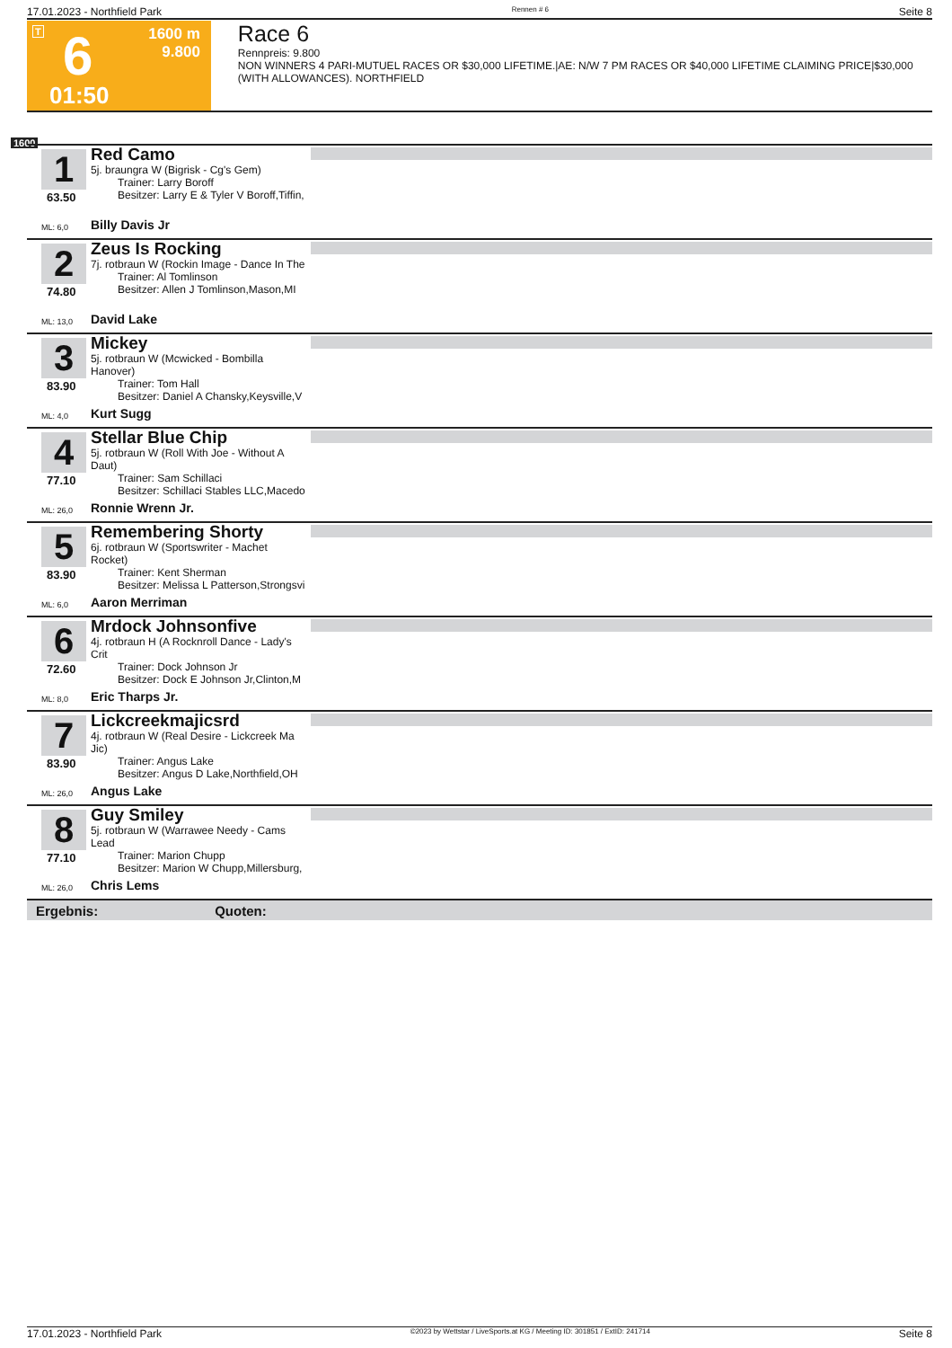17.01.2023 - Northfield Park Rennen # 6 Seite 8
T 6
01:50
1600 m
9.800
Race 6
Rennpreis: 9.800
NON WINNERS 4 PARI-MUTUEL RACES OR $30,000 LIFETIME.|AE: N/W 7 PM RACES OR $40,000 LIFETIME CLAIMING PRICE|$30,000 (WITH ALLOWANCES). NORTHFIELD
1600
1
63.50
Red Camo
5j. braungra W (Bigrisk - Cg's Gem)
Trainer: Larry Boroff
Besitzer: Larry E & Tyler V Boroff,Tiffin,
ML: 6,0 Billy Davis Jr
2
74.80
Zeus Is Rocking
7j. rotbraun W (Rockin Image - Dance In The
Trainer: Al Tomlinson
Besitzer: Allen J Tomlinson,Mason,MI
ML: 13,0 David Lake
3
83.90
Mickey
5j. rotbraun W (Mcwicked - Bombilla Hanover)
Trainer: Tom Hall
Besitzer: Daniel A Chansky,Keysville,V
ML: 4,0 Kurt Sugg
4
77.10
Stellar Blue Chip
5j. rotbraun W (Roll With Joe - Without A Daut)
Trainer: Sam Schillaci
Besitzer: Schillaci Stables LLC,Macedo
ML: 26,0 Ronnie Wrenn Jr.
5
83.90
Remembering Shorty
6j. rotbraun W (Sportswriter - Machet Rocket)
Trainer: Kent Sherman
Besitzer: Melissa L Patterson,Strongsvi
ML: 6,0 Aaron Merriman
6
72.60
Mrdock Johnsonfive
4j. rotbraun H (A Rocknroll Dance - Lady's Crit
Trainer: Dock Johnson Jr
Besitzer: Dock E Johnson Jr,Clinton,M
ML: 8,0 Eric Tharps Jr.
7
83.90
Lickcreekmajicsrd
4j. rotbraun W (Real Desire - Lickcreek Ma Jic)
Trainer: Angus Lake
Besitzer: Angus D Lake,Northfield,OH
ML: 26,0 Angus Lake
8
77.10
Guy Smiley
5j. rotbraun W (Warrawee Needy - Cams Lead
Trainer: Marion Chupp
Besitzer: Marion W Chupp,Millersburg,
ML: 26,0 Chris Lems
Ergebnis: Quoten:
17.01.2023 - Northfield Park ©2023 by Wettstar / LiveSports.at KG / Meeting ID: 301851 / ExtID: 241714 Seite 8